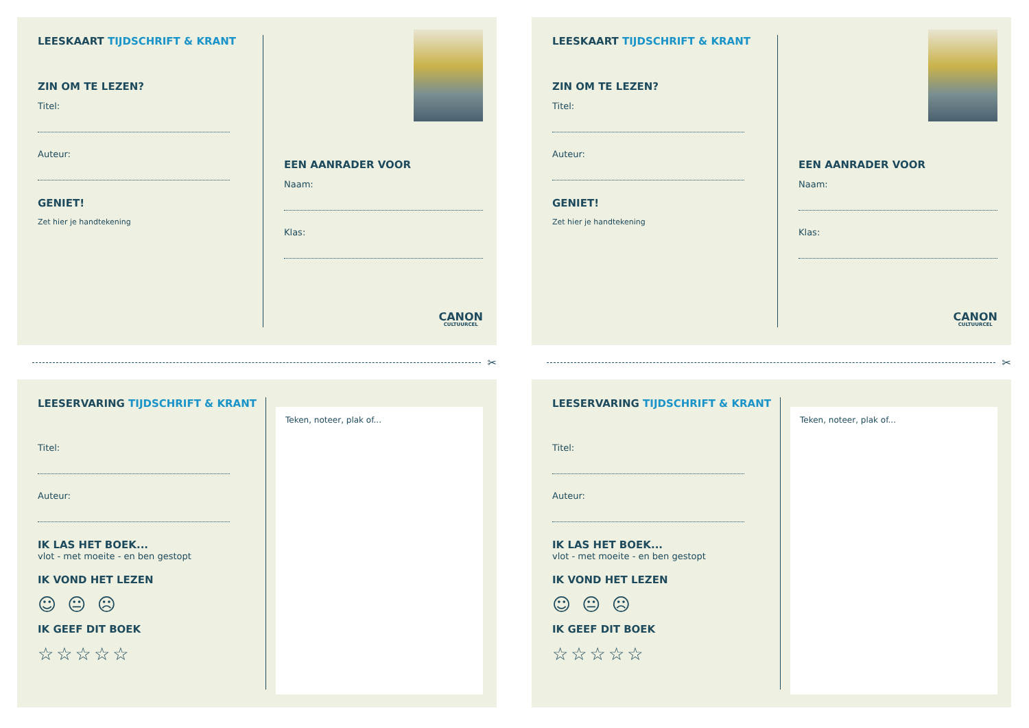LEESKAART TIJDSCHRIFT & KRANT
ZIN OM TE LEZEN?
Titel:
Auteur:
GENIET!
Zet hier je handtekening
EEN AANRADER VOOR
Naam:
Klas:
CANON
CULTUURCEL
LEESKAART TIJDSCHRIFT & KRANT
ZIN OM TE LEZEN?
Titel:
Auteur:
GENIET!
Zet hier je handtekening
EEN AANRADER VOOR
Naam:
Klas:
CANON
CULTUURCEL
✂
✂
LEESERVARING TIJDSCHRIFT & KRANT
Titel:
Auteur:
IK LAS HET BOEK...
vlot - met moeite - en ben gestopt
IK VOND HET LEZEN
☺ 😐 ☹
IK GEEF DIT BOEK
☆☆☆☆☆
Teken, noteer, plak of...
LEESERVARING TIJDSCHRIFT & KRANT
Titel:
Auteur:
IK LAS HET BOEK...
vlot - met moeite - en ben gestopt
IK VOND HET LEZEN
☺ 😐 ☹
IK GEEF DIT BOEK
☆☆☆☆☆
Teken, noteer, plak of...